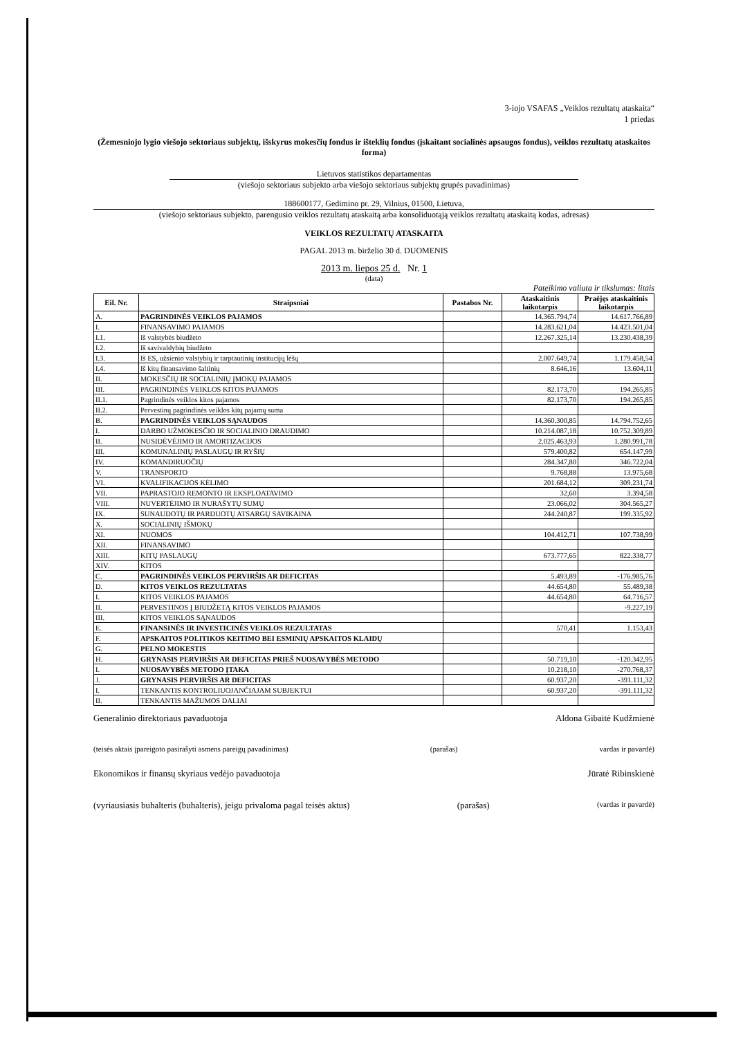3-iojo VSAFAS „Veiklos rezultatų ataskaita“
1 priedas
(Žemesniojo lygio viešojo sektoriaus subjektų, išskyrus mokesčių fondus ir išteklių fondus (įskaitant socialinės apsaugos fondus), veiklos rezultatų ataskaitos forma)
Lietuvos statistikos departamentas
(viešojo sektoriaus subjekto arba viešojo sektoriaus subjektų grupės pavadinimas)
188600177, Gedimino pr. 29, Vilnius, 01500, Lietuva,
(viešojo sektoriaus subjekto, parengusio veiklos rezultatų ataskaitą arba konsoliduotąją veiklos rezultatų ataskaitą kodas, adresas)
VEIKLOS REZULTATŲ ATASKAITA
PAGAL 2013 m. birželio 30 d. DUOMENIS
2013 m. liepos 25 d. Nr. 1
(data)
Pateikimo valiuta ir tikslumas: litais
| Eil. Nr. | Straipsniai | Pastabos Nr. | Ataskaitinis laikotarpis | Praėjęs ataskaitinis laikotarpis |
| --- | --- | --- | --- | --- |
| A. | PAGRINDINĖS VEIKLOS PAJAMOS | | 14.365.794,74 | 14.617.766,89 |
| I. | FINANSAVIMO PAJAMOS | | 14.283.621,04 | 14.423.501,04 |
| I.1. | Iš valstybės biudžeto | | 12.267.325,14 | 13.230.438,39 |
| I.2. | Iš savivaldybių biudžeto | | | |
| I.3. | Iš ES, užsienio valstybių ir tarptautinių institucijų lėšų | | 2.007.649,74 | 1.179.458,54 |
| I.4. | Iš kitų finansavimo šaltinių | | 8.646,16 | 13.604,11 |
| II. | MOKESČIŲ IR SOCIALINIŲ ĮMOKŲ PAJAMOS | | | |
| III. | PAGRINDINĖS VEIKLOS KITOS PAJAMOS | | 82.173,70 | 194.265,85 |
| II.1. | Pagrindinės veiklos kitos pajamos | | 82.173,70 | 194.265,85 |
| II.2. | Pervestinų pagrindinės veiklos kitų pajamų suma | | | |
| B. | PAGRINDINĖS VEIKLOS SĄNAUDOS | | 14.360.300,85 | 14.794.752,65 |
| I. | DARBO UŽMOKESČIO IR SOCIALINIO DRAUDIMO | | 10.214.087,18 | 10.752.309,89 |
| II. | NUSIDĖVĖJIMO IR AMORTIZACIJOS | | 2.025.463,93 | 1.280.991,78 |
| III. | KOMUNALINIŲ PASLAUGŲ IR RYŠIŲ | | 579.400,82 | 654.147,99 |
| IV. | KOMANDIRUOČIŲ | | 284.347,80 | 346.722,04 |
| V. | TRANSPORTO | | 9.768,88 | 13.975,68 |
| VI. | KVALIFIKACIJOS KĖLIMO | | 201.684,12 | 309.231,74 |
| VII. | PAPRASTOJO REMONTO IR EKSPLOATAVIMO | | 32,60 | 3.394,58 |
| VIII. | NUVERTĖJIMO IR NURAŠYTŲ SUMŲ | | 23.066,02 | 304.565,27 |
| IX. | SUNAUDOTŲ IR PARDUOTŲ ATSARGŲ SAVIKAINA | | 244.240,87 | 199.335,92 |
| X. | SOCIALINIŲ IŠMOKŲ | | | |
| XI. | NUOMOS | | 104.412,71 | 107.738,99 |
| XII. | FINANSAVIMO | | | |
| XIII. | KITŲ PASLAUGŲ | | 673.777,65 | 822.338,77 |
| XIV. | KITOS | | | |
| C. | PAGRINDINĖS VEIKLOS PERVIRŠIS AR DEFICITAS | | 5.493,89 | -176.985,76 |
| D. | KITOS VEIKLOS REZULTATAS | | 44.654,80 | 55.489,38 |
| I. | KITOS VEIKLOS PAJAMOS | | 44.654,80 | 64.716,57 |
| II. | PERVESTINOS Į BIUDŽETĄ KITOS VEIKLOS PAJAMOS | | | -9.227,19 |
| III. | KITOS VEIKLOS SĄNAUDOS | | | |
| E. | FINANSINĖS IR INVESTICINĖS VEIKLOS REZULTATAS | | 570,41 | 1.153,43 |
| F. | APSKAITOS POLITIKOS KEITIMO BEI ESMINIŲ APSKAITOS KLAIDŲ | | | |
| G. | PELNO MOKESTIS | | | |
| H. | GRYNASIS PERVIRŠIS AR DEFICITAS PRIEŠ NUOSAVYBĖS METODO | | 50.719,10 | -120.342,95 |
| I. | NUOSAVYBĖS METODO ĮTAKA | | 10.218,10 | -270.768,37 |
| J. | GRYNASIS PERVIRŠIS AR DEFICITAS | | 60.937,20 | -391.111,32 |
| I. | TENKANTIS KONTROLIUOJANČIAJAM SUBJEKTUI | | 60.937,20 | -391.111,32 |
| II. | TENKANTIS MAŽUMOS DALIAI | | | |
Generalinio direktoriaus pavaduotoja Aldona Gibaitė Kudžmienė
(teisės aktais įpareigoto pasirašyti asmens pareigų pavadinimas) (parašas) vardas ir pavardė)
Ekonomikos ir finansų skyriaus vedėjo pavaduotoja Jūratė Ribinskienė
(vyriausiasis buhalteris (buhalteris), jeigu privaloma pagal teisės aktus) (parašas) (vardas ir pavardė)